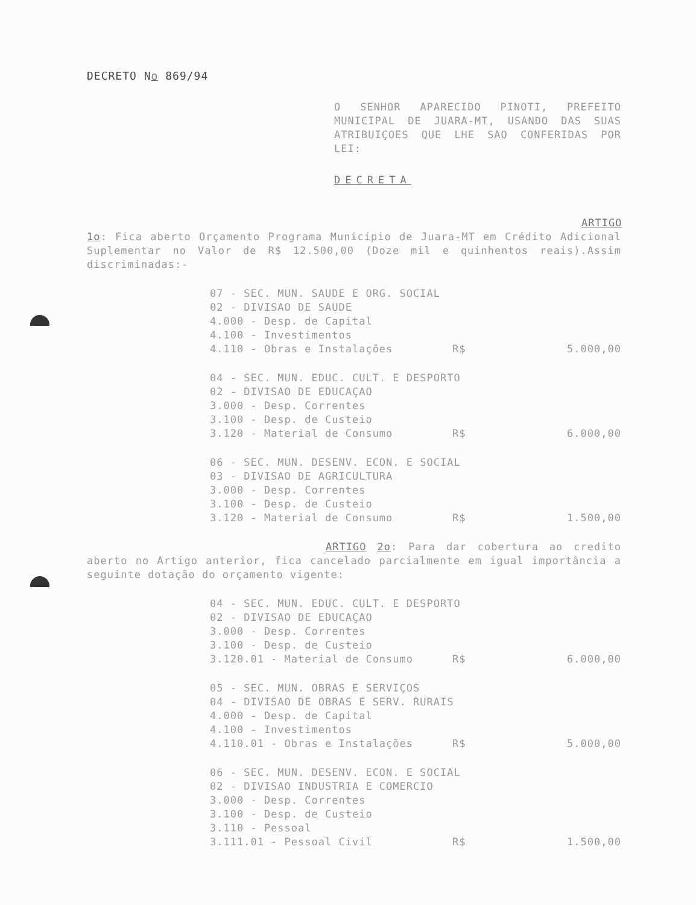DECRETO No 869/94
O SENHOR APARECIDO PINOTI, PREFEITO MUNICIPAL DE JUARA-MT, USANDO DAS SUAS ATRIBUIÇOES QUE LHE SAO CONFERIDAS POR LEI:
DECRETA
ARTIGO 1o: Fica aberto Orçamento Programa Município de Juara-MT em Crédito Adicional Suplementar no Valor de R$ 12.500,00 (Doze mil e quinhentos reais).Assim discriminadas:-
07 - SEC. MUN. SAUDE E ORG. SOCIAL
02 - DIVISAO DE SAUDE
4.000 - Desp. de Capital
4.100 - Investimentos
4.110 - Obras e Instalações R$ 5.000,00
04 - SEC. MUN. EDUC. CULT. E DESPORTO
02 - DIVISAO DE EDUCAÇAO
3.000 - Desp. Correntes
3.100 - Desp. de Custeio
3.120 - Material de Consumo R$ 6.000,00
06 - SEC. MUN. DESENV. ECON. E SOCIAL
03 - DIVISAO DE AGRICULTURA
3.000 - Desp. Correntes
3.100 - Desp. de Custeio
3.120 - Material de Consumo R$ 1.500,00
ARTIGO 2o: Para dar cobertura ao credito aberto no Artigo anterior, fica cancelado parcialmente em igual importância a seguinte dotação do orçamento vigente:
04 - SEC. MUN. EDUC. CULT. E DESPORTO
02 - DIVISAO DE EDUCAÇAO
3.000 - Desp. Correntes
3.100 - Desp. de Custeio
3.120.01 - Material de Consumo R$ 6.000,00
05 - SEC. MUN. OBRAS E SERVIÇOS
04 - DIVISAO DE OBRAS E SERV. RURAIS
4.000 - Desp. de Capital
4.100 - Investimentos
4.110.01 - Obras e Instalações R$ 5.000,00
06 - SEC. MUN. DESENV. ECON. E SOCIAL
02 - DIVISAO INDUSTRIA E COMERCIO
3.000 - Desp. Correntes
3.100 - Desp. de Custeio
3.110 - Pessoal
3.111.01 - Pessoal Civil R$ 1.500,00